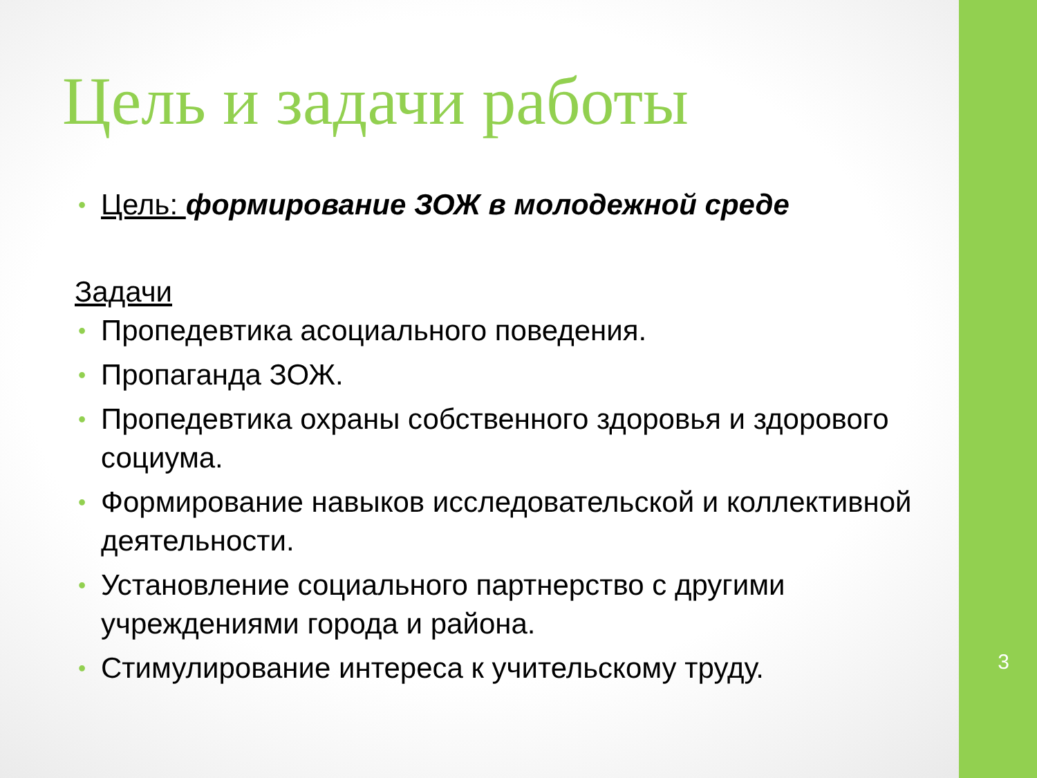Цель и задачи работы
• Цель: формирование ЗОЖ в молодежной среде
Задачи
• Пропедевтика асоциального поведения.
• Пропаганда ЗОЖ.
• Пропедевтика охраны собственного здоровья и здорового социума.
• Формирование навыков исследовательской и коллективной деятельности.
• Установление социального партнерство с другими учреждениями города и района.
• Стимулирование интереса к учительскому труду.
3